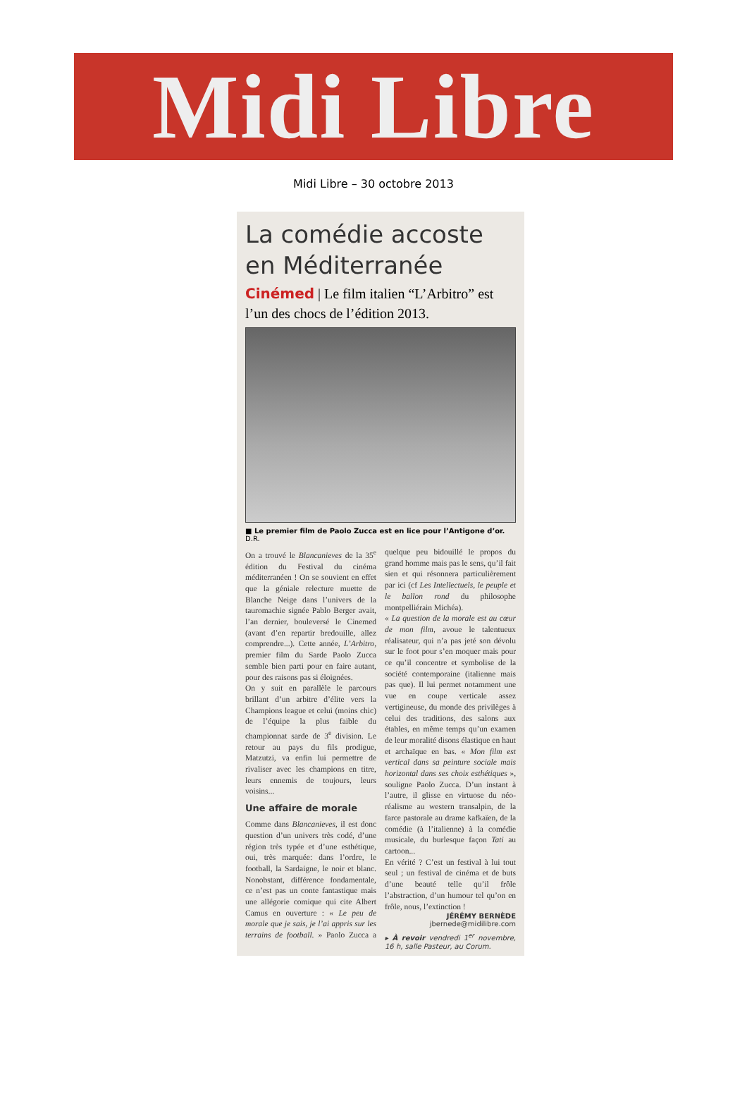Midi Libre
Midi Libre – 30 octobre 2013
La comédie accoste en Méditerranée
Cinémed | Le film italien “L’Arbitro” est l’un des chocs de l’édition 2013.
■ Le premier film de Paolo Zucca est en lice pour l’Antigone d’or. D.R.
On a trouvé le Blancanieves de la 35<sup>e</sup> édition du Festival du cinéma méditerranéen ! On se souvient en effet que la géniale relecture muette de Blanche Neige dans l’univers de la tauromachie signée Pablo Berger avait, l’an dernier, bouleversé le Cinemed (avant d’en repartir bredouille, allez comprendre...). Cette année, L’Arbitro, premier film du Sarde Paolo Zucca semble bien parti pour en faire autant, pour des raisons pas si éloignées.
On y suit en parallèle le parcours brillant d’un arbitre d’élite vers la Champions league et celui (moins chic) de l’équipe la plus faible du championnat sarde de 3<sup>e</sup> division. Le retour au pays du fils prodigue, Matzutzi, va enfin lui permettre de rivaliser avec les champions en titre, leurs ennemis de toujours, leurs voisins...
Une affaire de morale
Comme dans Blancanieves, il est donc question d’un univers très codé, d’une région très typée et d’une esthétique, oui, très marquée: dans l’ordre, le football, la Sardaigne, le noir et blanc. Nonobstant, différence fondamentale, ce n’est pas un conte fantastique mais une allégorie comique qui cite Albert Camus en ouverture : « Le peu de morale que je sais, je l’ai appris sur les terrains de football. » Paolo Zucca a quelque peu bidouillé le propos du grand homme mais pas le sens, qu’il fait sien et qui résonnera particulièrement par ici (cf Les Intellectuels, le peuple et le ballon rond du philosophe montpelliérain Michéa).
« La question de la morale est au cœur de mon film, avoue le talentueux réalisateur, qui n’a pas jeté son dévolu sur le foot pour s’en moquer mais pour ce qu’il concentre et symbolise de la société contemporaine (italienne mais pas que). Il lui permet notamment une vue en coupe verticale assez vertigineuse, du monde des privilèges à celui des traditions, des salons aux étables, en même temps qu’un examen de leur moralité disons élastique en haut et archaïque en bas. « Mon film est vertical dans sa peinture sociale mais horizontal dans ses choix esthétiques », souligne Paolo Zucca. D’un instant à l’autre, il glisse en virtuose du néo-réalisme au western transalpin, de la farce pastorale au drame kafkaïen, de la comédie (à l’italienne) à la comédie musicale, du burlesque façon Tati au cartoon...
En vérité ? C’est un festival à lui tout seul ; un festival de cinéma et de buts d’une beauté telle qu’il frôle l’abstraction, d’un humour tel qu’on en frôle, nous, l’extinction !
JÉRÉMY BERNÈDE
jbernede@midilibre.com
▸ À revoir vendredi 1<sup>er</sup> novembre, 16 h, salle Pasteur, au Corum.